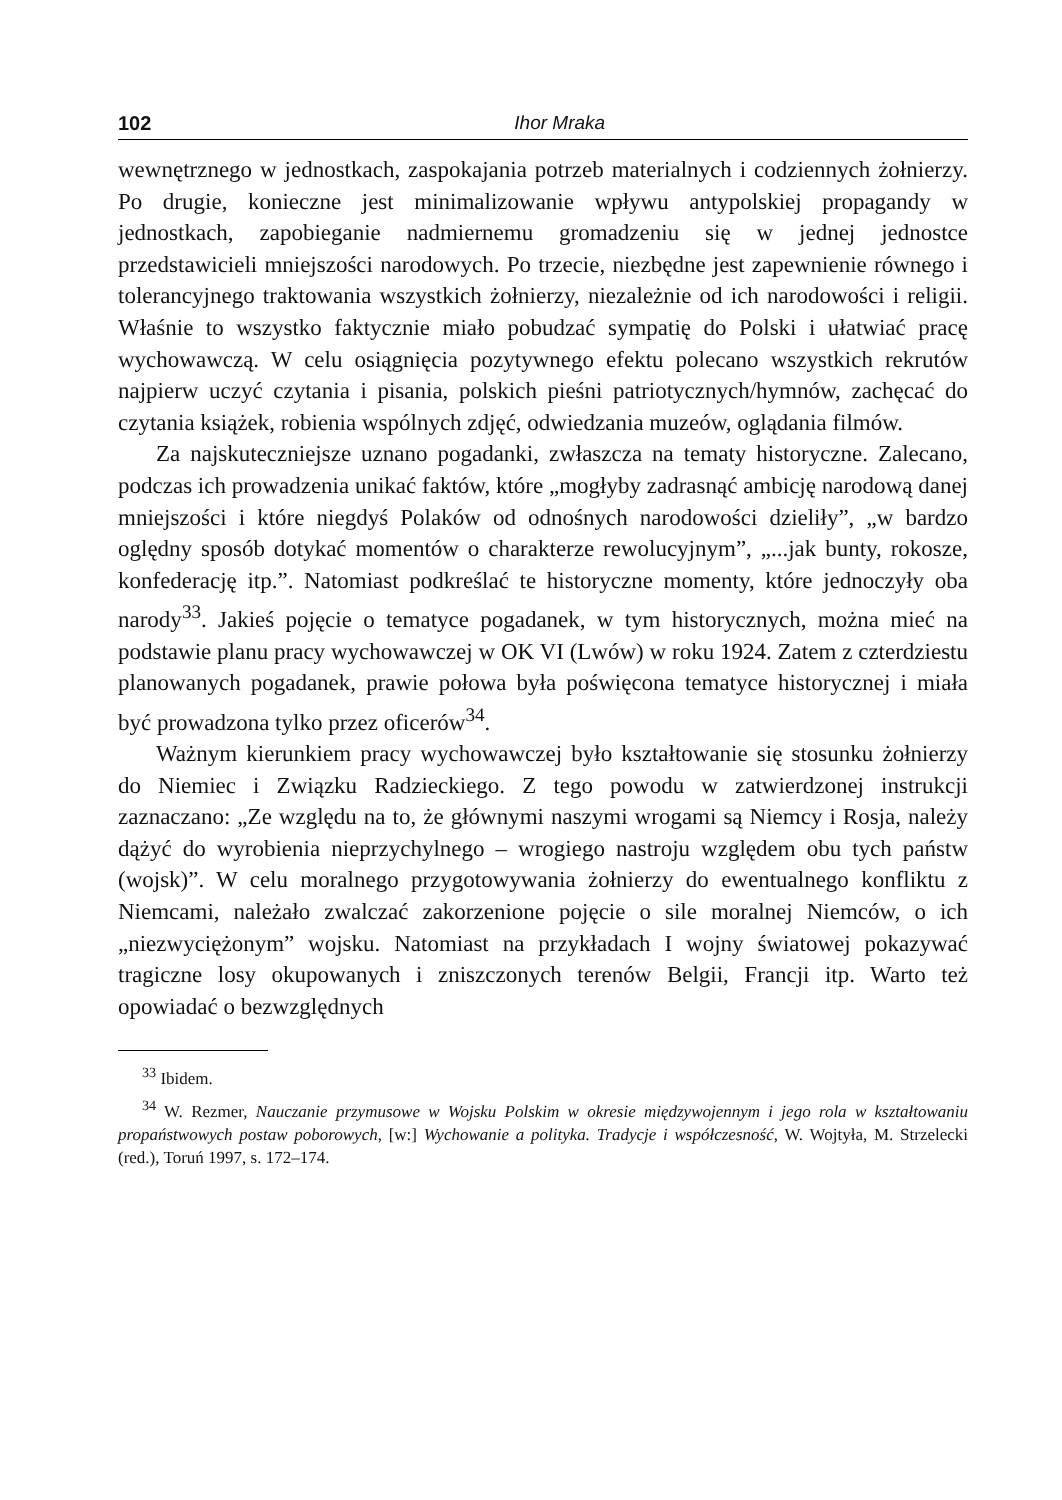102 Ihor Mraka
wewnętrznego w jednostkach, zaspokajania potrzeb materialnych i codziennych żołnierzy. Po drugie, konieczne jest minimalizowanie wpływu antypolskiej propagandy w jednostkach, zapobieganie nadmiernemu gromadzeniu się w jednej jednostce przedstawicieli mniejszości narodowych. Po trzecie, niezbędne jest zapewnienie równego i tolerancyjnego traktowania wszystkich żołnierzy, niezależnie od ich narodowości i religii. Właśnie to wszystko faktycznie miało pobudzać sympatię do Polski i ułatwiać pracę wychowawczą. W celu osiągnięcia pozytywnego efektu polecano wszystkich rekrutów najpierw uczyć czytania i pisania, polskich pieśni patriotycznych/hymnów, zachęcać do czytania książek, robienia wspólnych zdjęć, odwiedzania muzeów, oglądania filmów.
Za najskuteczniejsze uznano pogadanki, zwłaszcza na tematy historyczne. Zalecano, podczas ich prowadzenia unikać faktów, które „mogłyby zadrasnąć ambicję narodową danej mniejszości i które niegdyś Polaków od odnośnych narodowości dzieliły”, „w bardzo oględny sposób dotykać momentów o charakterze rewolucyjnym”, „...jak bunty, rokosze, konfederację itp.”. Natomiast podkreślać te historyczne momenty, które jednoczyły oba narody<sup>33</sup>. Jakieś pojęcie o tematyce pogadanek, w tym historycznych, można mieć na podstawie planu pracy wychowawczej w OK VI (Lwów) w roku 1924. Zatem z czterdziestu planowanych pogadanek, prawie połowa była poświęcona tematyce historycznej i miała być prowadzona tylko przez oficerów<sup>34</sup>.
Ważnym kierunkiem pracy wychowawczej było kształtowanie się stosunku żołnierzy do Niemiec i Związku Radzieckiego. Z tego powodu w zatwierdzonej instrukcji zaznaczano: „Ze względu na to, że głównymi naszymi wrogami są Niemcy i Rosja, należy dążyć do wyrobienia nieprzychylnego – wrogiego nastroju względem obu tych państw (wojsk)”. W celu moralnego przygotowywania żołnierzy do ewentualnego konfliktu z Niemcami, należało zwalczać zakorzenione pojęcie o sile moralnej Niemców, o ich „niezwyciężonym” wojsku. Natomiast na przykładach I wojny światowej pokazywać tragiczne losy okupowanych i zniszczonych terenów Belgii, Francji itp. Warto też opowiadać o bezwzględnych
<sup>33</sup> Ibidem.
<sup>34</sup> W. Rezmer, Nauczanie przymusowe w Wojsku Polskim w okresie międzywojennym i jego rola w kształtowaniu propaństwowych postaw poborowych, [w:] Wychowanie a polityka. Tradycje i współczesność, W. Wojtyła, M. Strzelecki (red.), Toruń 1997, s. 172–174.